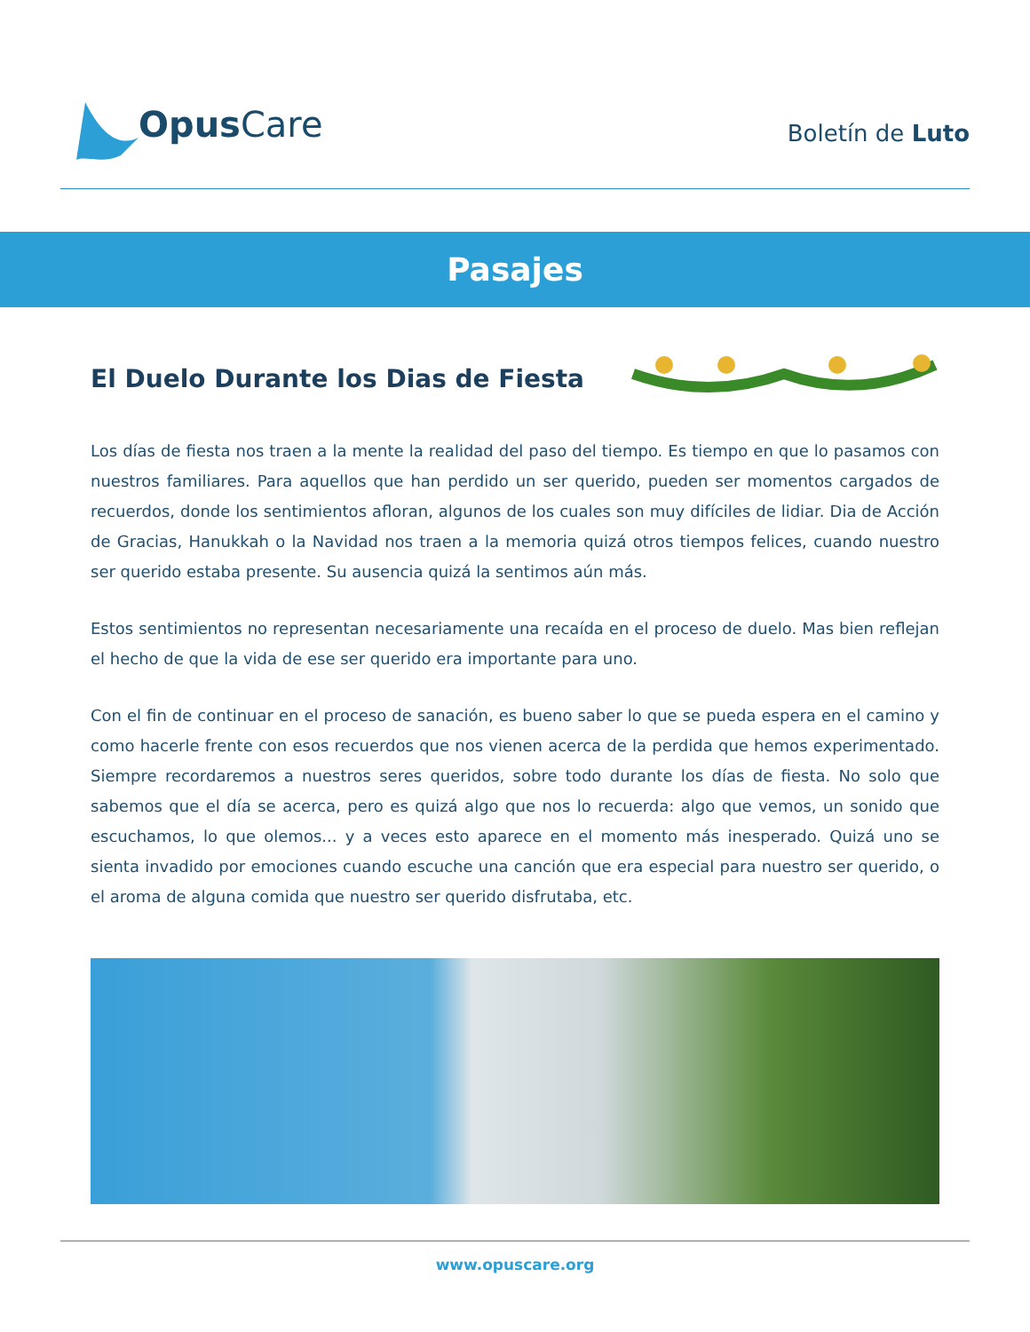Opus Care
Boletín de Luto
Pasajes
El Duelo Durante los Dias de Fiesta
Los días de fiesta nos traen a la mente la realidad del paso del tiempo. Es tiempo en que lo pasamos con nuestros familiares. Para aquellos que han perdido un ser querido, pueden ser momentos cargados de recuerdos, donde los sentimientos afloran, algunos de los cuales son muy difíciles de lidiar. Dia de Acción de Gracias, Hanukkah o la Navidad nos traen a la memoria quizá otros tiempos felices, cuando nuestro ser querido estaba presente. Su ausencia quizá la sentimos aún más.
Estos sentimientos no representan necesariamente una recaída en el proceso de duelo. Mas bien reflejan el hecho de que la vida de ese ser querido era importante para uno.
Con el fin de continuar en el proceso de sanación, es bueno saber lo que se pueda espera en el camino y como hacerle frente con esos recuerdos que nos vienen acerca de la perdida que hemos experimentado. Siempre recordaremos a nuestros seres queridos, sobre todo durante los días de fiesta. No solo que sabemos que el día se acerca, pero es quizá algo que nos lo recuerda: algo que vemos, un sonido que escuchamos, lo que olemos... y a veces esto aparece en el momento más inesperado. Quizá uno se sienta invadido por emociones cuando escuche una canción que era especial para nuestro ser querido, o el aroma de alguna comida que nuestro ser querido disfrutaba, etc.
www.opuscare.org